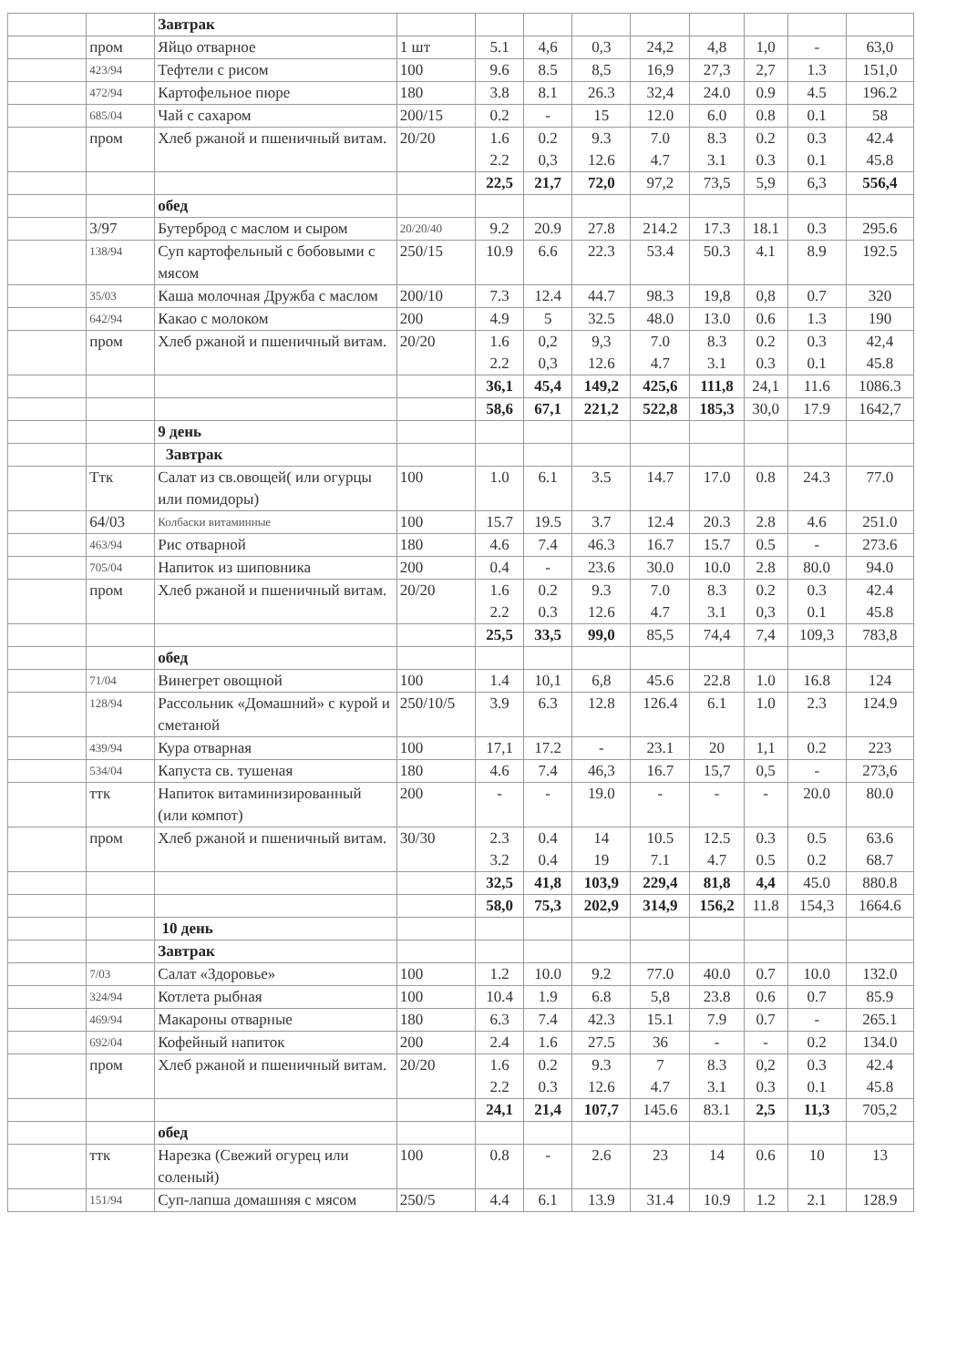| | | Завтрак | | | | | | | | | |
| | пром | Яйцо отварное | 1 шт | 5.1 | 4,6 | 0,3 | 24,2 | 4,8 | 1,0 | - | 63,0 |
| | 423/94 | Тефтели с рисом | 100 | 9.6 | 8.5 | 8,5 | 16,9 | 27,3 | 2,7 | 1.3 | 151,0 |
| | 472/94 | Картофельное пюре | 180 | 3.8 | 8.1 | 26.3 | 32,4 | 24.0 | 0.9 | 4.5 | 196.2 |
| | 685/04 | Чай с сахаром | 200/15 | 0.2 | - | 15 | 12.0 | 6.0 | 0.8 | 0.1 | 58 |
| | пром | Хлеб ржаной и пшеничный витам. | 20/20 | 1.6 2.2 | 0.2 0,3 | 9.3 12.6 | 7.0 4.7 | 8.3 3.1 | 0.2 0.3 | 0.3 0.1 | 42.4 45.8 |
| | | | | 22,5 | 21,7 | 72,0 | 97,2 | 73,5 | 5,9 | 6,3 | 556,4 |
| | | обед | | | | | | | | | |
| | 3/97 | Бутерброд с маслом и сыром | 20/20/40 | 9.2 | 20.9 | 27.8 | 214.2 | 17.3 | 18.1 | 0.3 | 295.6 |
| | 138/94 | Суп картофельный с бобовыми с мясом | 250/15 | 10.9 | 6.6 | 22.3 | 53.4 | 50.3 | 4.1 | 8.9 | 192.5 |
| | 35/03 | Каша молочная Дружба с маслом | 200/10 | 7.3 | 12.4 | 44.7 | 98.3 | 19,8 | 0,8 | 0.7 | 320 |
| | 642/94 | Какао с молоком | 200 | 4.9 | 5 | 32.5 | 48.0 | 13.0 | 0.6 | 1.3 | 190 |
| | пром | Хлеб ржаной и пшеничный витам. | 20/20 | 1.6 2.2 | 0,2 0,3 | 9,3 12.6 | 7.0 4.7 | 8.3 3.1 | 0.2 0.3 | 0.3 0.1 | 42,4 45.8 |
| | | | | 36,1 | 45,4 | 149,2 | 425,6 | 111,8 | 24,1 | 11.6 | 1086.3 |
| | | | | 58,6 | 67,1 | 221,2 | 522,8 | 185,3 | 30,0 | 17.9 | 1642,7 |
| | | 9 день | | | | | | | | | |
| | | Завтрак | | | | | | | | | |
| | Ттк | Салат из св.овощей( или огурцы или помидоры) | 100 | 1.0 | 6.1 | 3.5 | 14.7 | 17.0 | 0.8 | 24.3 | 77.0 |
| | 64/03 | Колбаски витаминные | 100 | 15.7 | 19.5 | 3.7 | 12.4 | 20.3 | 2.8 | 4.6 | 251.0 |
| | 463/94 | Рис отварной | 180 | 4.6 | 7.4 | 46.3 | 16.7 | 15.7 | 0.5 | - | 273.6 |
| | 705/04 | Напиток из шиповника | 200 | 0.4 | - | 23.6 | 30.0 | 10.0 | 2.8 | 80.0 | 94.0 |
| | пром | Хлеб ржаной и пшеничный витам. | 20/20 | 1.6 2.2 | 0.2 0.3 | 9.3 12.6 | 7.0 4.7 | 8.3 3.1 | 0.2 0,3 | 0.3 0.1 | 42.4 45.8 |
| | | | | 25,5 | 33,5 | 99,0 | 85,5 | 74,4 | 7,4 | 109,3 | 783,8 |
| | | обед | | | | | | | | | |
| | 71/04 | Винегрет овощной | 100 | 1.4 | 10,1 | 6,8 | 45.6 | 22.8 | 1.0 | 16.8 | 124 |
| | 128/94 | Рассольник «Домашний» с курой и сметаной | 250/10/5 | 3.9 | 6.3 | 12.8 | 126.4 | 6.1 | 1.0 | 2.3 | 124.9 |
| | 439/94 | Кура отварная | 100 | 17,1 | 17.2 | - | 23.1 | 20 | 1,1 | 0.2 | 223 |
| | 534/04 | Капуста св. тушеная | 180 | 4.6 | 7.4 | 46,3 | 16.7 | 15,7 | 0,5 | - | 273,6 |
| | ттк | Напиток витаминизированный (или компот) | 200 | - | - | 19.0 | - | - | - | 20.0 | 80.0 |
| | пром | Хлеб ржаной и пшеничный витам. | 30/30 | 2.3 3.2 | 0.4 0.4 | 14 19 | 10.5 7.1 | 12.5 4.7 | 0.3 0.5 | 0.5 0.2 | 63.6 68.7 |
| | | | | 32,5 | 41,8 | 103,9 | 229,4 | 81,8 | 4,4 | 45.0 | 880.8 |
| | | | | 58,0 | 75,3 | 202,9 | 314,9 | 156,2 | 11.8 | 154,3 | 1664.6 |
| | | 10 день | | | | | | | | | |
| | | Завтрак | | | | | | | | | |
| | 7/03 | Салат «Здоровье» | 100 | 1.2 | 10.0 | 9.2 | 77.0 | 40.0 | 0.7 | 10.0 | 132.0 |
| | 324/94 | Котлета рыбная | 100 | 10.4 | 1.9 | 6.8 | 5,8 | 23.8 | 0.6 | 0.7 | 85.9 |
| | 469/94 | Макароны отварные | 180 | 6.3 | 7.4 | 42.3 | 15.1 | 7.9 | 0.7 | - | 265.1 |
| | 692/04 | Кофейный напиток | 200 | 2.4 | 1.6 | 27.5 | 36 | - | - | 0.2 | 134.0 |
| | пром | Хлеб ржаной и пшеничный витам. | 20/20 | 1.6 2.2 | 0.2 0.3 | 9.3 12.6 | 7 4.7 | 8.3 3.1 | 0,2 0.3 | 0.3 0.1 | 42.4 45.8 |
| | | | | 24,1 | 21,4 | 107,7 | 145.6 | 83.1 | 2,5 | 11,3 | 705,2 |
| | | обед | | | | | | | | | |
| | ттк | Нарезка (Свежий огурец или соленый) | 100 | 0.8 | - | 2.6 | 23 | 14 | 0.6 | 10 | 13 |
| | 151/94 | Суп-лапша домашняя с мясом | 250/5 | 4.4 | 6.1 | 13.9 | 31.4 | 10.9 | 1.2 | 2.1 | 128.9 |